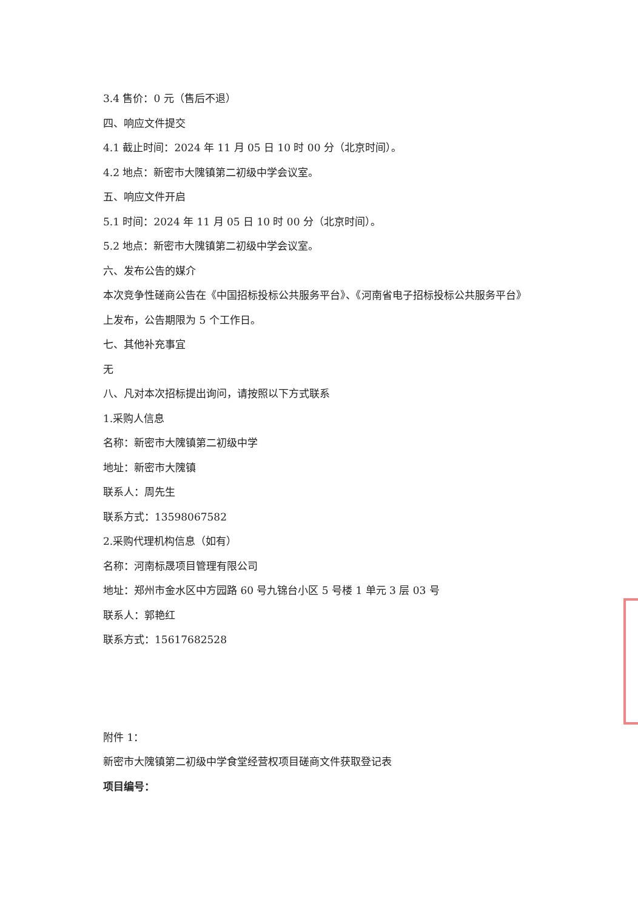3.4 售价：0 元（售后不退）
四、响应文件提交
4.1 截止时间：2024 年 11 月 05 日 10 时 00 分（北京时间）。
4.2 地点：新密市大隗镇第二初级中学会议室。
五、响应文件开启
5.1 时间：2024 年 11 月 05 日 10 时 00 分（北京时间）。
5.2 地点：新密市大隗镇第二初级中学会议室。
六、发布公告的媒介
本次竞争性磋商公告在《中国招标投标公共服务平台》、《河南省电子招标投标公共服务平台》
上发布，公告期限为 5 个工作日。
七、其他补充事宜
无
八、凡对本次招标提出询问，请按照以下方式联系
1.采购人信息
名称：新密市大隗镇第二初级中学
地址：新密市大隗镇
联系人：周先生
联系方式：13598067582
2.采购代理机构信息（如有）
名称：河南标晟项目管理有限公司
地址：郑州市金水区中方园路 60 号九锦台小区 5 号楼 1 单元 3 层 03 号
联系人：郭艳红
联系方式：15617682528
附件 1：
新密市大隗镇第二初级中学食堂经营权项目磋商文件获取登记表
项目编号：